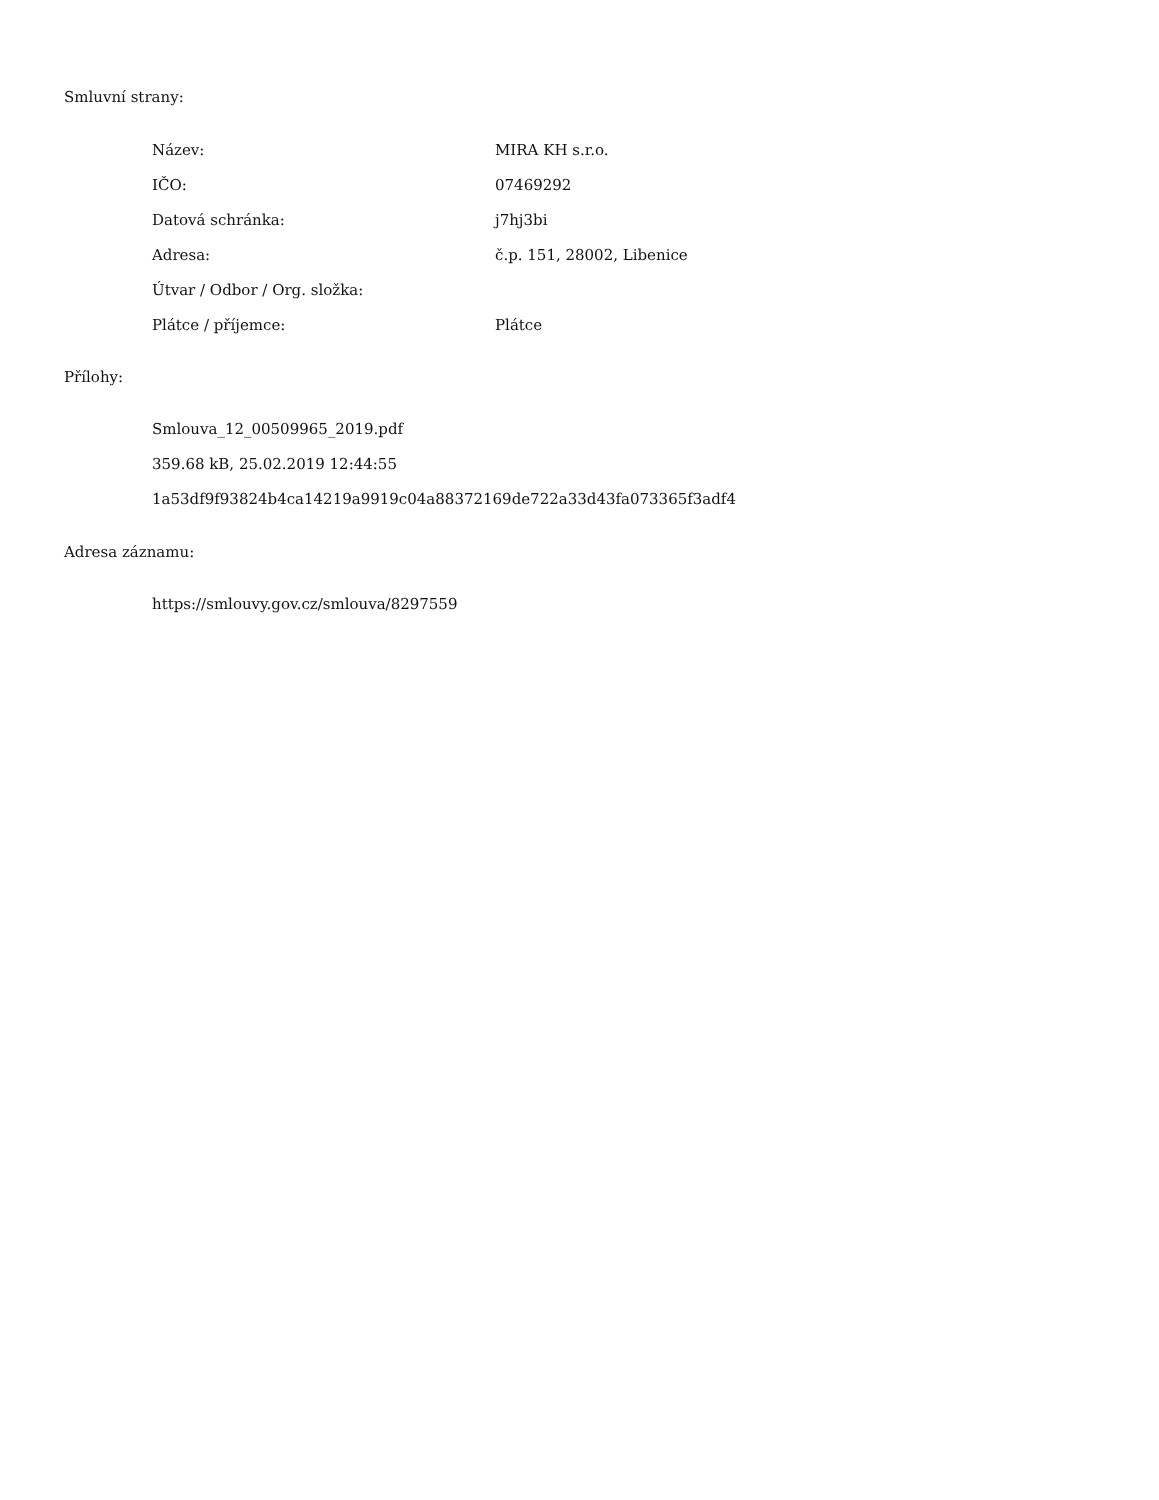Smluvní strany:
| Název: | MIRA KH s.r.o. |
| IČO: | 07469292 |
| Datová schránka: | j7hj3bi |
| Adresa: | č.p. 151, 28002, Libenice |
| Útvar / Odbor / Org. složka: | |
| Plátce / příjemce: | Plátce |
Přílohy:
Smlouva_12_00509965_2019.pdf
359.68 kB, 25.02.2019 12:44:55
1a53df9f93824b4ca14219a9919c04a88372169de722a33d43fa073365f3adf4
Adresa záznamu:
https://smlouvy.gov.cz/smlouva/8297559